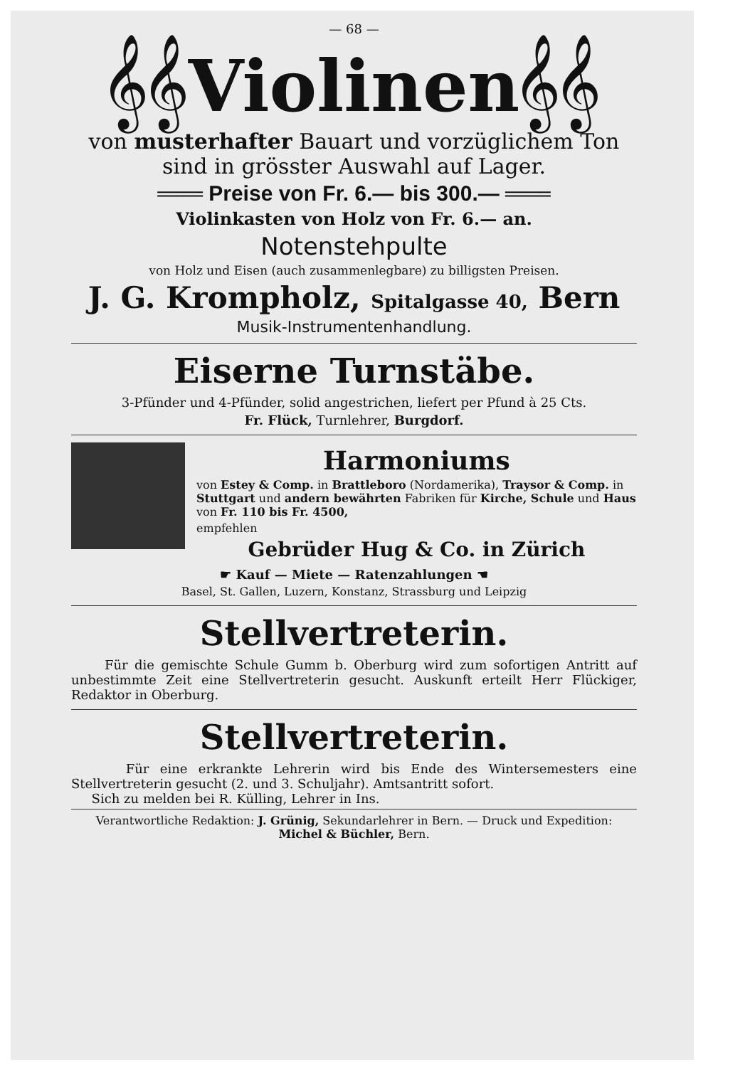— 68 —
𝄞𝄞Violinen𝄞𝄞
von musterhafter Bauart und vorzüglichem Ton
sind in grösster Auswahl auf Lager.
═══ Preise von Fr. 6.— bis 300.— ═══
Violinkasten von Holz von Fr. 6.— an.
Notenstehpulte
von Holz und Eisen (auch zusammenlegbare) zu billigsten Preisen.
J. G. Krompholz, Spitalgasse 40, Bern
Musik-Instrumentenhandlung.
Eiserne Turnstäbe.
3-Pfünder und 4-Pfünder, solid angestrichen, liefert per Pfund à 25 Cts.
Fr. Flück, Turnlehrer, Burgdorf.
Harmoniums
von Estey & Comp. in Brattleboro (Nordamerika), Traysor & Comp. in Stuttgart und andern bewährten Fabriken für Kirche, Schule und Haus von Fr. 110 bis Fr. 4500,
empfehlen
Gebrüder Hug & Co. in Zürich
☛ Kauf — Miete — Ratenzahlungen ☚
Basel, St. Gallen, Luzern, Konstanz, Strassburg und Leipzig
Stellvertreterin.
Für die gemischte Schule Gumm b. Oberburg wird zum sofortigen Antritt auf unbestimmte Zeit eine Stellvertreterin gesucht. Auskunft erteilt Herr Flückiger, Redaktor in Oberburg.
Stellvertreterin.
Für eine erkrankte Lehrerin wird bis Ende des Wintersemesters eine Stellvertreterin gesucht (2. und 3. Schuljahr). Amtsantritt sofort.
Sich zu melden bei R. Külling, Lehrer in Ins.
Verantwortliche Redaktion: J. Grünig, Sekundarlehrer in Bern. — Druck und Expedition:
Michel & Büchler, Bern.